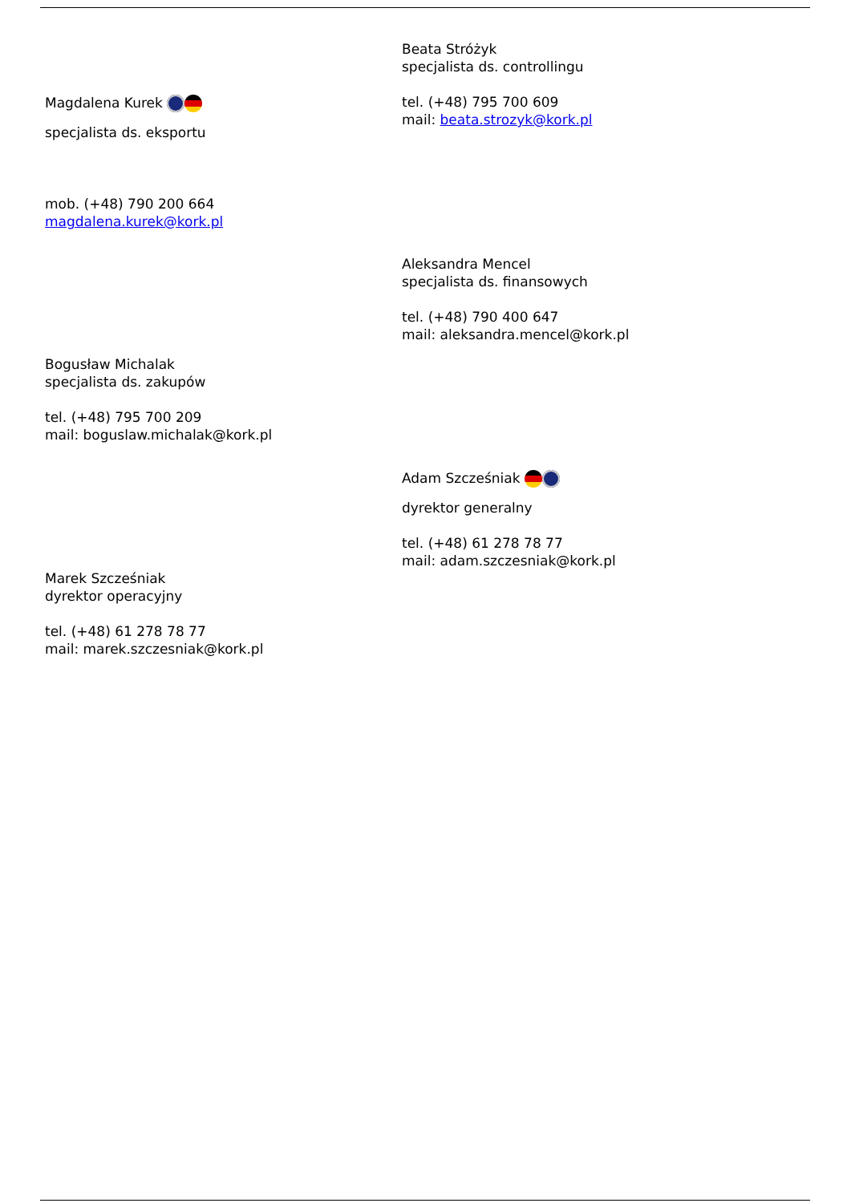Beata Stróżyk
specjalista ds. controllingu
tel. (+48) 795 700 609
mail: beata.strozyk@kork.pl
Magdalena Kurek
specjalista ds. eksportu
mob. (+48) 790 200 664
magdalena.kurek@kork.pl
Aleksandra Mencel
specjalista ds. finansowych
tel. (+48) 790 400 647
mail: aleksandra.mencel@kork.pl
Bogusław Michalak
specjalista ds. zakupów
tel. (+48) 795 700 209
mail: boguslaw.michalak@kork.pl
Adam Szcześniak
dyrektor generalny
tel. (+48) 61 278 78 77
mail: adam.szczesniak@kork.pl
Marek Szcześniak
dyrektor operacyjny
tel. (+48) 61 278 78 77
mail: marek.szczesniak@kork.pl